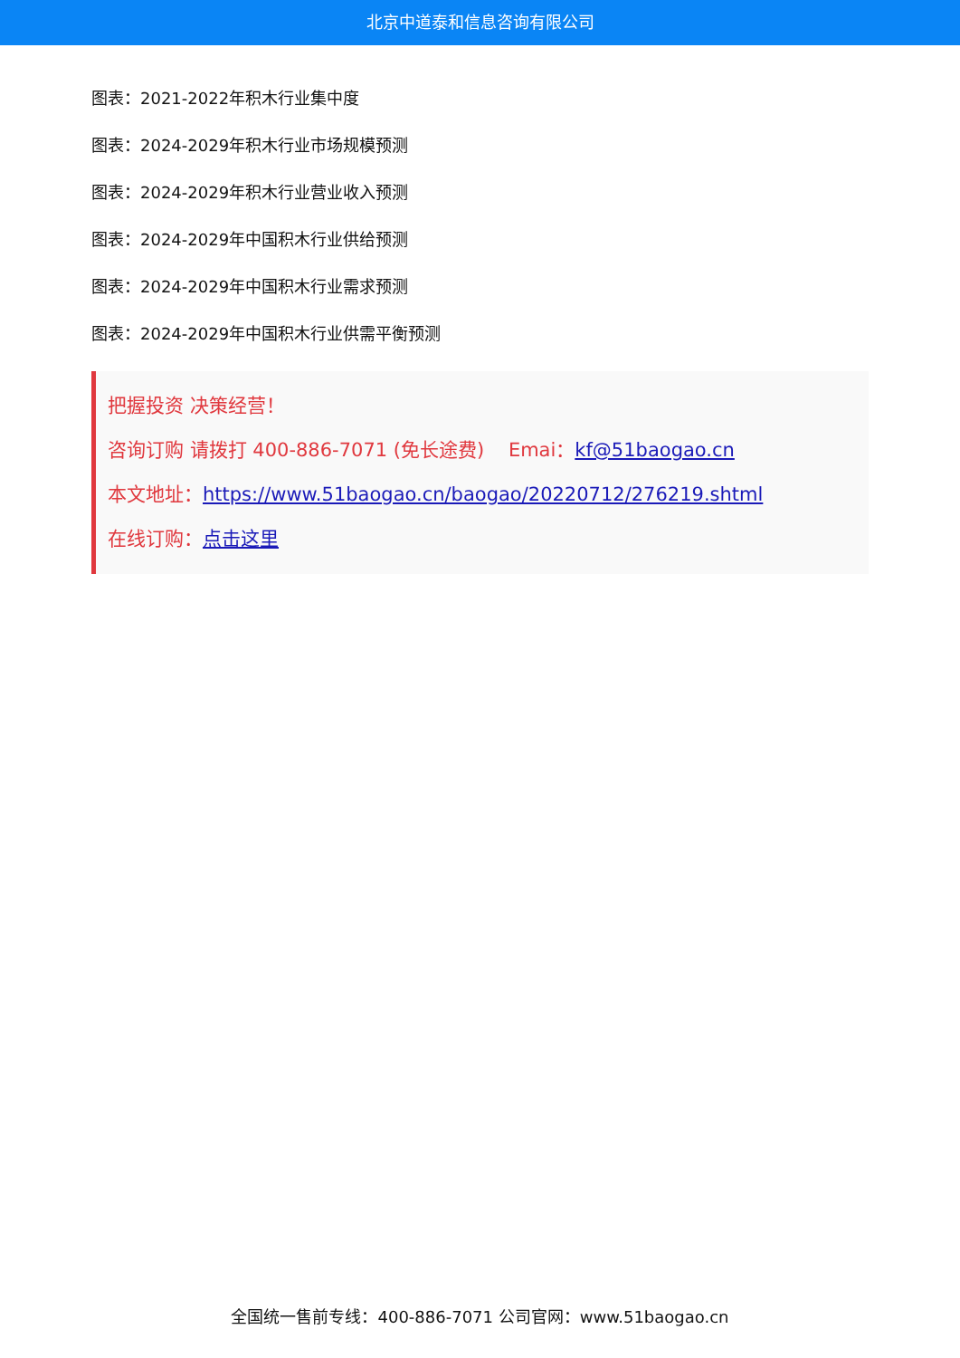北京中道泰和信息咨询有限公司
图表：2021-2022年积木行业集中度
图表：2024-2029年积木行业市场规模预测
图表：2024-2029年积木行业营业收入预测
图表：2024-2029年中国积木行业供给预测
图表：2024-2029年中国积木行业需求预测
图表：2024-2029年中国积木行业供需平衡预测
把握投资 决策经营！
咨询订购 请拨打 400-886-7071 (免长途费) Emai：kf@51baogao.cn
本文地址：https://www.51baogao.cn/baogao/20220712/276219.shtml
在线订购：点击这里
全国统一售前专线：400-886-7071 公司官网：www.51baogao.cn